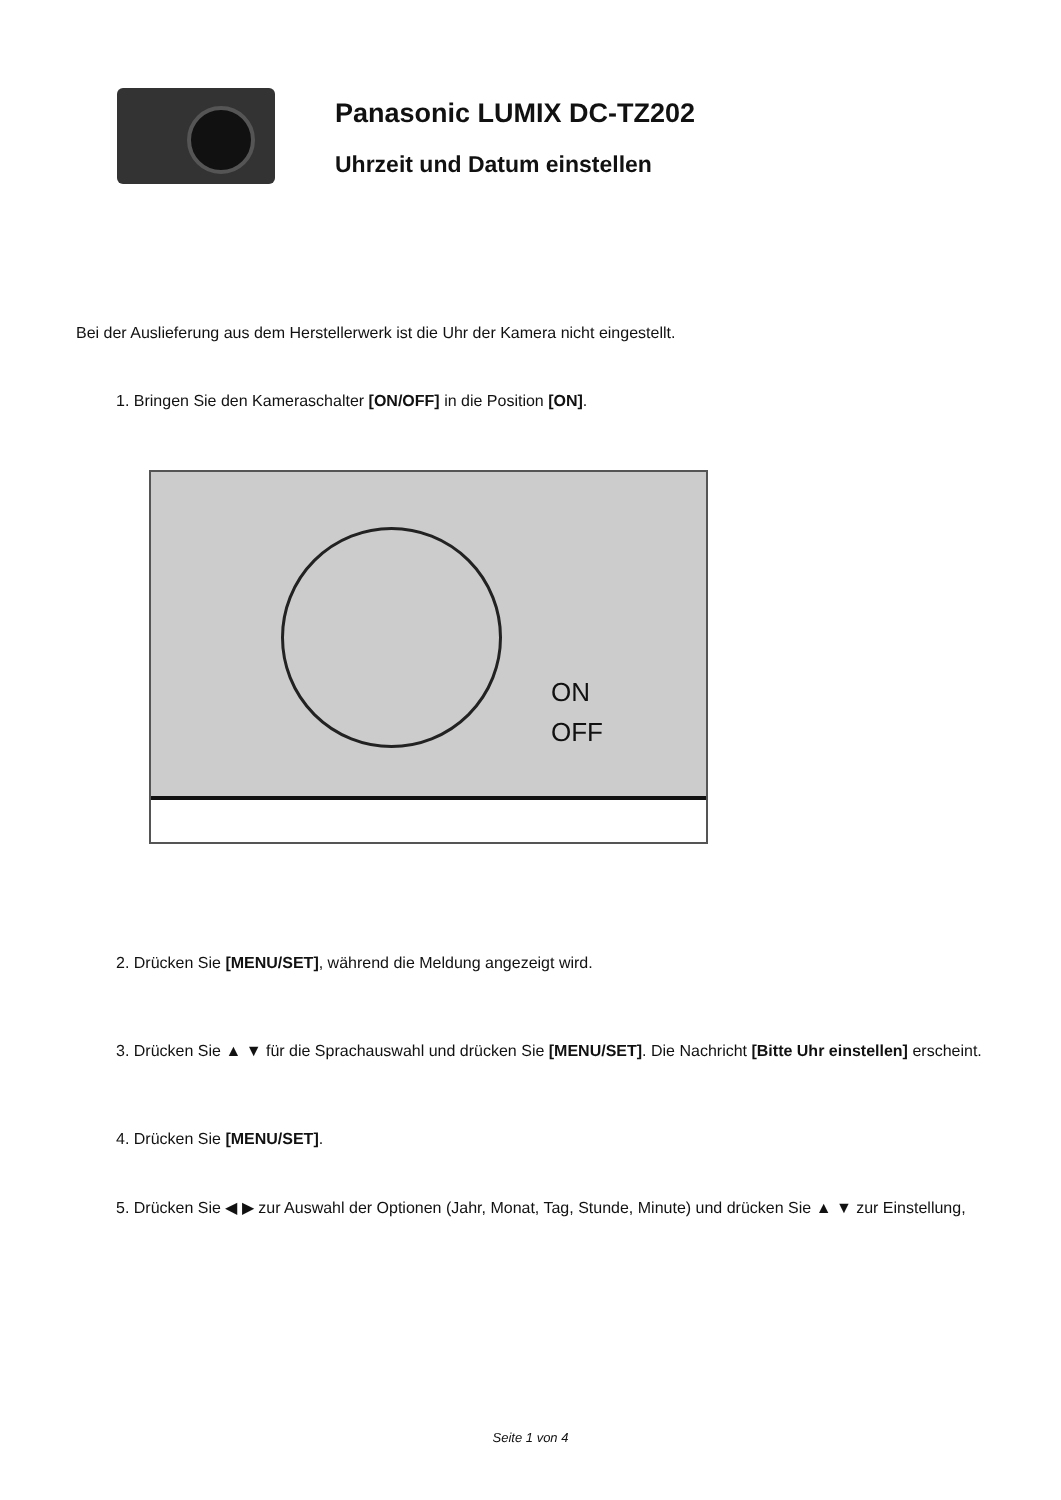Panasonic LUMIX DC-TZ202
Uhrzeit und Datum einstellen
Bei der Auslieferung aus dem Herstellerwerk ist die Uhr der Kamera nicht eingestellt.
1. Bringen Sie den Kameraschalter [ON/OFF] in die Position [ON].
ON
OFF
2. Drücken Sie [MENU/SET], während die Meldung angezeigt wird.
3. Drücken Sie ▲ ▼ für die Sprachauswahl und drücken Sie [MENU/SET]. Die Nachricht [Bitte Uhr einstellen] erscheint.
4. Drücken Sie [MENU/SET].
5. Drücken Sie ◀ ▶ zur Auswahl der Optionen (Jahr, Monat, Tag, Stunde, Minute) und drücken Sie ▲ ▼ zur Einstellung,
Seite 1 von 4